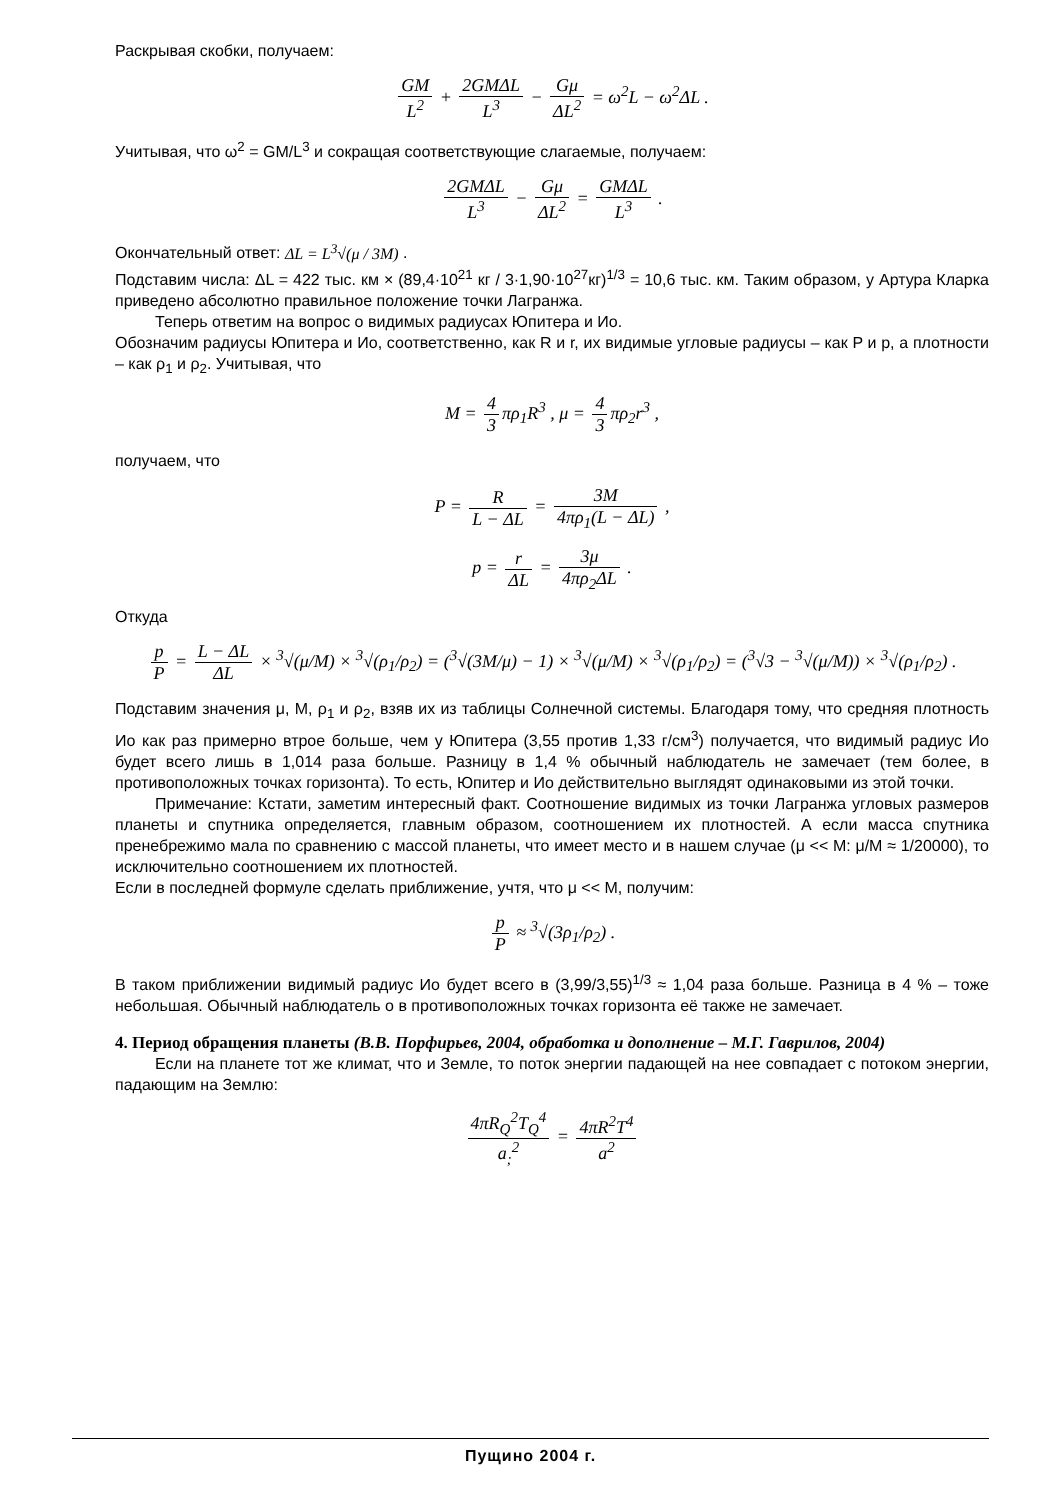Раскрывая скобки, получаем:
GM L<sup>2</sup> + 2GMΔL L<sup>3</sup> − Gμ ΔL<sup>2</sup> = ω<sup>2</sup>L − ω<sup>2</sup>ΔL .
Учитывая, что ω<sup>2</sup> = GM/L<sup>3</sup> и сокращая соответствующие слагаемые, получаем:
2GMΔL L<sup>3</sup> − Gμ ΔL<sup>2</sup> = GMΔL L<sup>3</sup> .
Окончательный ответ: ΔL = L<sup>3</sup>√(μ / 3M) .
Подставим числа: ΔL = 422 тыс. км × (89,4·10<sup>21</sup> кг / 3·1,90·10<sup>27</sup>кг)<sup>1/3</sup> = 10,6 тыс. км. Таким образом, у Артура Кларка приведено абсолютно правильное положение точки Лагранжа.
Теперь ответим на вопрос о видимых радиусах Юпитера и Ио.
Обозначим радиусы Юпитера и Ио, соответственно, как R и r, их видимые угловые радиусы – как P и p, а плотности – как ρ<sub>1</sub> и ρ<sub>2</sub>. Учитывая, что
M = 4 3 πρ<sub>1</sub>R<sup>3</sup> , μ = 4 3 πρ<sub>2</sub>r<sup>3</sup> ,
получаем, что
P = R L − ΔL = 3M 4πρ<sub>1</sub>(L − ΔL) ,
p = r ΔL = 3μ 4πρ<sub>2</sub>ΔL .
Откуда
p P = L − ΔL ΔL × <sup>3</sup>√(μ/M) × <sup>3</sup>√(ρ<sub>1</sub>/ρ<sub>2</sub>) = (<sup>3</sup>√(3M/μ) − 1) × <sup>3</sup>√(μ/M) × <sup>3</sup>√(ρ<sub>1</sub>/ρ<sub>2</sub>) = (<sup>3</sup>√3 − <sup>3</sup>√(μ/M)) × <sup>3</sup>√(ρ<sub>1</sub>/ρ<sub>2</sub>) .
Подставим значения μ, M, ρ<sub>1</sub> и ρ<sub>2</sub>, взяв их из таблицы Солнечной системы. Благодаря тому, что средняя плотность Ио как раз примерно втрое больше, чем у Юпитера (3,55 против 1,33 г/см<sup>3</sup>) получается, что видимый радиус Ио будет всего лишь в 1,014 раза больше. Разницу в 1,4 % обычный наблюдатель не замечает (тем более, в противоположных точках горизонта). То есть, Юпитер и Ио действительно выглядят одинаковыми из этой точки.
Примечание: Кстати, заметим интересный факт. Соотношение видимых из точки Лагранжа угловых размеров планеты и спутника определяется, главным образом, соотношением их плотностей. А если масса спутника пренебрежимо мала по сравнению с массой планеты, что имеет место и в нашем случае (μ << M: μ/M ≈ 1/20000), то исключительно соотношением их плотностей.
Если в последней формуле сделать приближение, учтя, что μ << M, получим:
p P ≈ <sup>3</sup>√(3ρ<sub>1</sub>/ρ<sub>2</sub>) .
В таком приближении видимый радиус Ио будет всего в (3,99/3,55)<sup>1/3</sup> ≈ 1,04 раза больше. Разница в 4 % – тоже небольшая. Обычный наблюдатель о в противоположных точках горизонта её также не замечает.
4. Период обращения планеты (В.В. Порфирьев, 2004, обработка и дополнение – М.Г. Гаврилов, 2004)
Если на планете тот же климат, что и Земле, то поток энергии падающей на нее совпадает с потоком энергии, падающим на Землю:
4πR<sub>Q</sub><sup>2</sup>T<sub>Q</sub><sup>4</sup> a<sub>;</sub><sup>2</sup> = 4πR<sup>2</sup>T<sup>4</sup> a<sup>2</sup>
Пущино 2004 г.